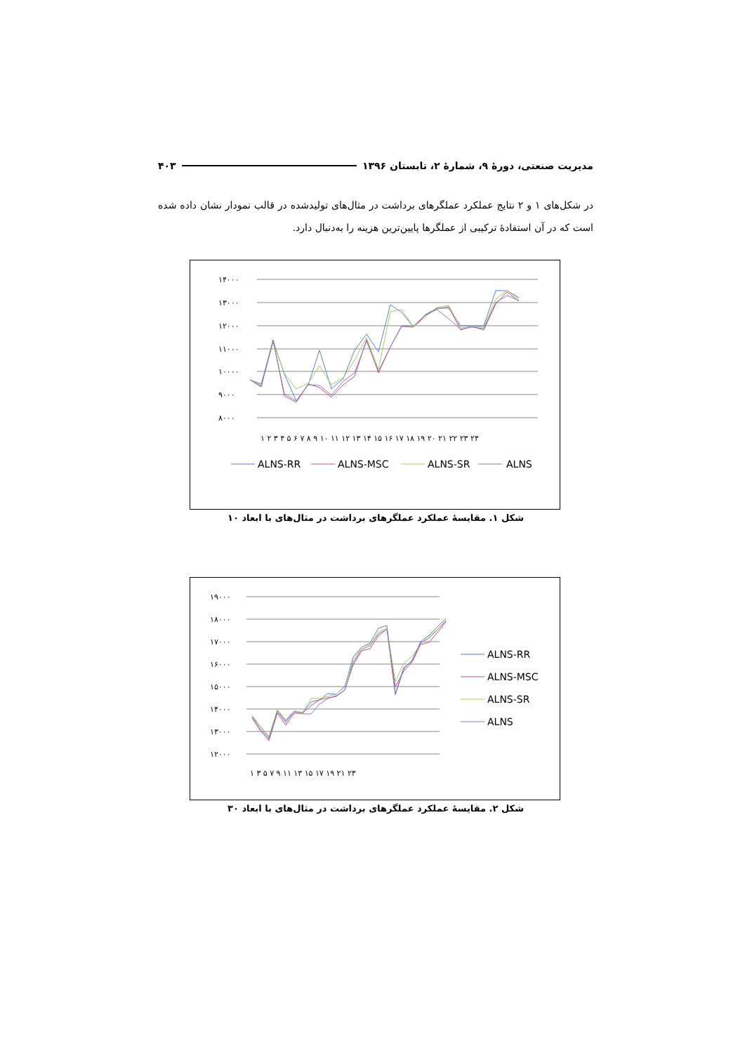مدیریت صنعتی، دورهٔ ۹، شمارهٔ ۲، تابستان ۱۳۹۶ ۴۰۳
در شکل‌های ۱ و ۲ نتایج عملکرد عملگرهای برداشت در مثال‌های تولیدشده در قالب نمودار نشان داده شده است که در آن استفادهٔ ترکیبی از عملگرها پایین‌ترین هزینه را به‌دنبال دارد.
۱۴۰۰۰
۱۳۰۰۰
۱۲۰۰۰
۱۱۰۰۰
۱۰۰۰۰
۹۰۰۰
۸۰۰۰
۱ ۲ ۳ ۴ ۵ ۶ ۷ ۸ ۹ ۱۰ ۱۱ ۱۲ ۱۳ ۱۴ ۱۵ ۱۶ ۱۷ ۱۸ ۱۹ ۲۰ ۲۱ ۲۲ ۲۳ ۲۴
ALNS-RR
ALNS-MSC
ALNS-SR
ALNS
شکل ۱. مقایسهٔ عملکرد عملگرهای برداشت در مثال‌های با ابعاد ۱۰
۱۹۰۰۰
۱۸۰۰۰
۱۷۰۰۰
۱۶۰۰۰
۱۵۰۰۰
۱۴۰۰۰
۱۳۰۰۰
۱۲۰۰۰
۱ ۳ ۵ ۷ ۹ ۱۱ ۱۳ ۱۵ ۱۷ ۱۹ ۲۱ ۲۳
ALNS-RR
ALNS-MSC
ALNS-SR
ALNS
شکل ۲. مقایسهٔ عملکرد عملگرهای برداشت در مثال‌های با ابعاد ۳۰